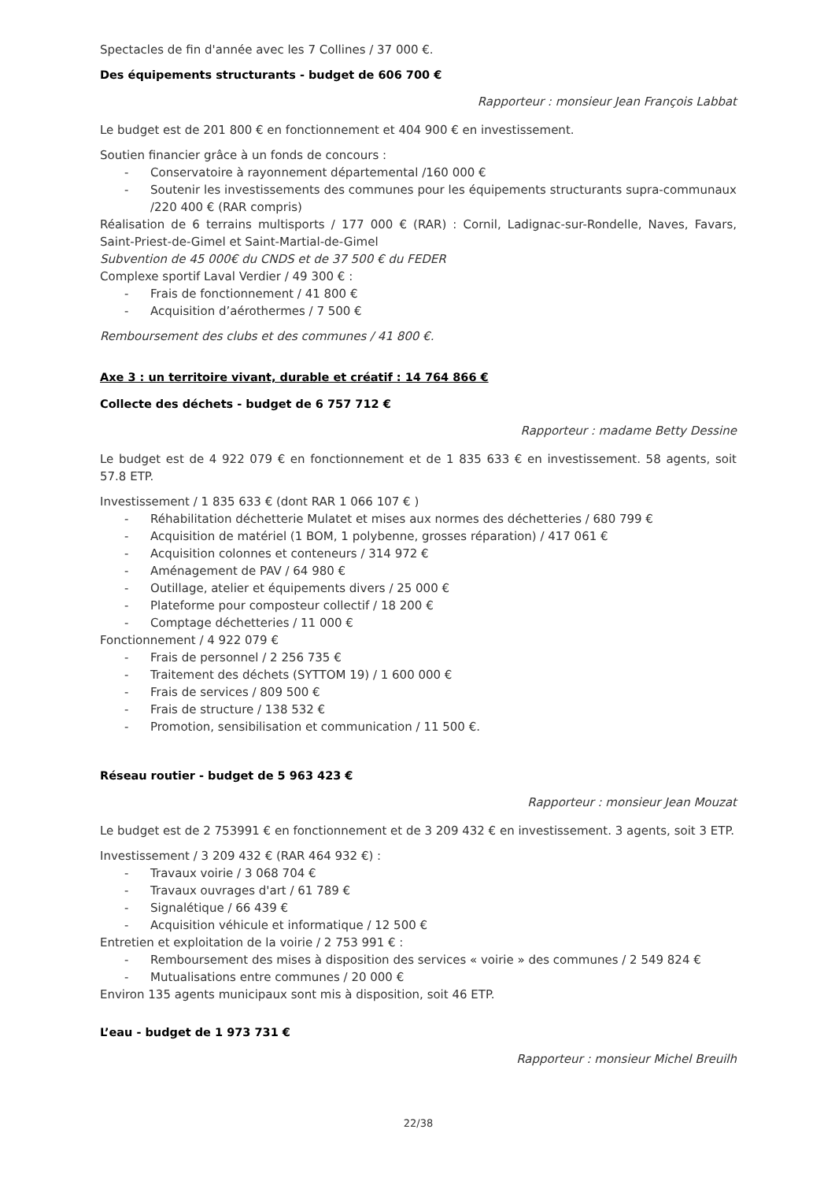Spectacles de fin d'année avec les 7 Collines / 37 000 €.
Des équipements structurants - budget de 606 700 €
Rapporteur : monsieur Jean François Labbat
Le budget est de 201 800 € en fonctionnement et 404 900 € en investissement.
Soutien financier grâce à un fonds de concours :
- Conservatoire à rayonnement départemental /160 000 €
- Soutenir les investissements des communes pour les équipements structurants supra-communaux /220 400 € (RAR compris)
Réalisation de 6 terrains multisports / 177 000 € (RAR) : Cornil, Ladignac-sur-Rondelle, Naves, Favars, Saint-Priest-de-Gimel et Saint-Martial-de-Gimel
Subvention de 45 000€ du CNDS et de 37 500 € du FEDER
Complexe sportif Laval Verdier / 49 300 € :
- Frais de fonctionnement / 41 800 €
- Acquisition d’aérothermes / 7 500 €
Remboursement des clubs et des communes / 41 800 €.
Axe 3 : un territoire vivant, durable et créatif : 14 764 866 €
Collecte des déchets - budget de 6 757 712 €
Rapporteur : madame Betty Dessine
Le budget est de 4 922 079 € en fonctionnement et de 1 835 633 € en investissement. 58 agents, soit 57.8 ETP.
Investissement / 1 835 633 € (dont RAR 1 066 107 € )
- Réhabilitation déchetterie Mulatet et mises aux normes des déchetteries / 680 799 €
- Acquisition de matériel (1 BOM, 1 polybenne, grosses réparation) / 417 061 €
- Acquisition colonnes et conteneurs / 314 972 €
- Aménagement de PAV / 64 980 €
- Outillage, atelier et équipements divers / 25 000 €
- Plateforme pour composteur collectif / 18 200 €
- Comptage déchetteries / 11 000 €
Fonctionnement / 4 922 079 €
- Frais de personnel / 2 256 735 €
- Traitement des déchets (SYTTOM 19) / 1 600 000 €
- Frais de services / 809 500 €
- Frais de structure / 138 532 €
- Promotion, sensibilisation et communication / 11 500 €.
Réseau routier - budget de 5 963 423 €
Rapporteur : monsieur Jean Mouzat
Le budget est de 2 753991 € en fonctionnement et de 3 209 432 € en investissement. 3 agents, soit 3 ETP.
Investissement / 3 209 432 € (RAR 464 932 €) :
- Travaux voirie / 3 068 704 €
- Travaux ouvrages d'art / 61 789 €
- Signalétique / 66 439 €
- Acquisition véhicule et informatique / 12 500 €
Entretien et exploitation de la voirie / 2 753 991 € :
- Remboursement des mises à disposition des services « voirie » des communes / 2 549 824 €
- Mutualisations entre communes / 20 000 €
Environ 135 agents municipaux sont mis à disposition, soit 46 ETP.
L’eau - budget de 1 973 731 €
Rapporteur : monsieur Michel Breuilh
22/38